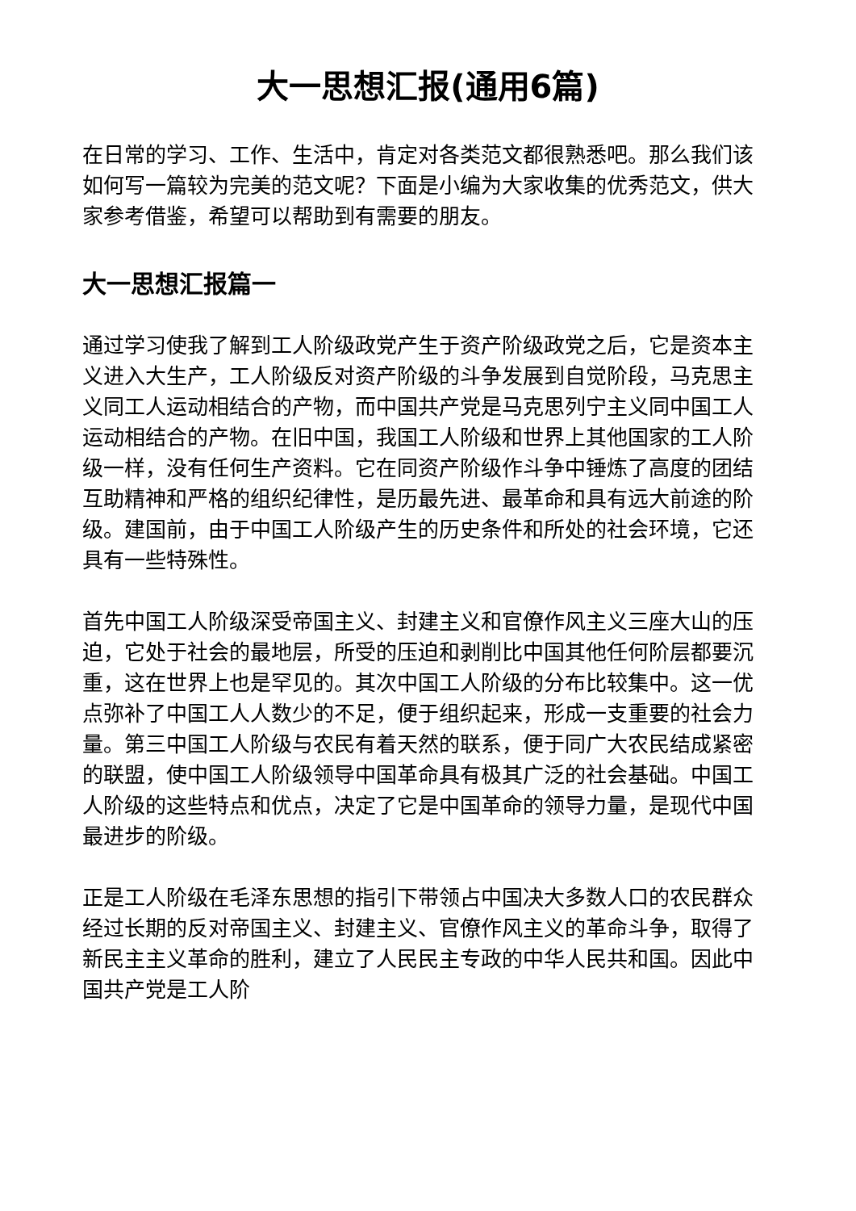大一思想汇报(通用6篇)
在日常的学习、工作、生活中，肯定对各类范文都很熟悉吧。那么我们该如何写一篇较为完美的范文呢？下面是小编为大家收集的优秀范文，供大家参考借鉴，希望可以帮助到有需要的朋友。
大一思想汇报篇一
通过学习使我了解到工人阶级政党产生于资产阶级政党之后，它是资本主义进入大生产，工人阶级反对资产阶级的斗争发展到自觉阶段，马克思主义同工人运动相结合的产物，而中国共产党是马克思列宁主义同中国工人运动相结合的产物。在旧中国，我国工人阶级和世界上其他国家的工人阶级一样，没有任何生产资料。它在同资产阶级作斗争中锤炼了高度的团结互助精神和严格的组织纪律性，是历最先进、最革命和具有远大前途的阶级。建国前，由于中国工人阶级产生的历史条件和所处的社会环境，它还具有一些特殊性。
首先中国工人阶级深受帝国主义、封建主义和官僚作风主义三座大山的压迫，它处于社会的最地层，所受的压迫和剥削比中国其他任何阶层都要沉重，这在世界上也是罕见的。其次中国工人阶级的分布比较集中。这一优点弥补了中国工人人数少的不足，便于组织起来，形成一支重要的社会力量。第三中国工人阶级与农民有着天然的联系，便于同广大农民结成紧密的联盟，使中国工人阶级领导中国革命具有极其广泛的社会基础。中国工人阶级的这些特点和优点，决定了它是中国革命的领导力量，是现代中国最进步的阶级。
正是工人阶级在毛泽东思想的指引下带领占中国决大多数人口的农民群众经过长期的反对帝国主义、封建主义、官僚作风主义的革命斗争，取得了新民主主义革命的胜利，建立了人民民主专政的中华人民共和国。因此中国共产党是工人阶